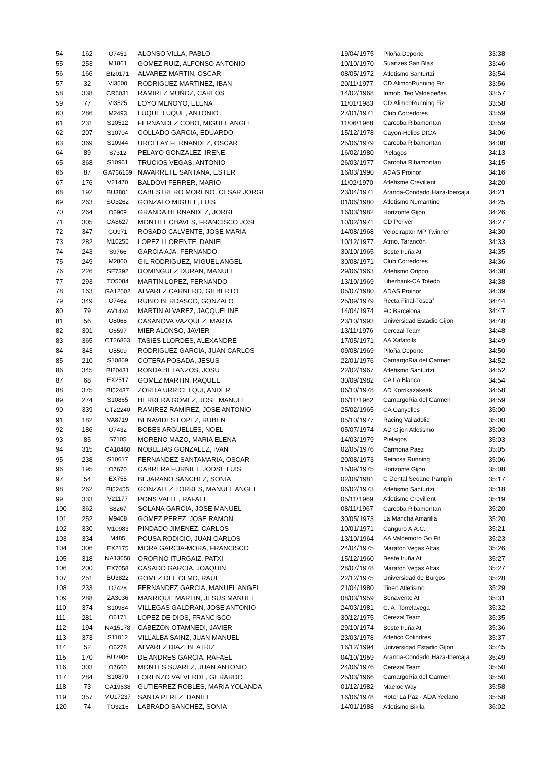| 54 | 162 | O7451 | ALONSO VILLA, PABLO | 19/04/1975 | Piloña Deporte | 33:38 |
| 55 | 253 | M1861 | GOMEZ RUIZ, ALFONSO ANTONIO | 10/10/1970 | Suanzes San Blas | 33:46 |
| 56 | 166 | BI20171 | ALVAREZ MARTIN, OSCAR | 08/05/1972 | Atletismo Santurtzi | 33:54 |
| 57 | 32 | VI3500 | RODRIGUEZ MARTINEZ, IBAN | 20/11/1977 | CD AlimcoRunning Fiz | 33:56 |
| 58 | 338 | CR6031 | RAMIREZ MUÑOZ, CARLOS | 14/02/1968 | Inmob. Teo Valdepeñas | 33:57 |
| 59 | 77 | VI3525 | LOYO MENOYO, ELENA | 11/01/1983 | CD AlimcoRunning Fiz | 33:58 |
| 60 | 286 | M2493 | LUQUE LUQUE, ANTONIO | 27/01/1971 | Club Corredores | 33:59 |
| 61 | 231 | S10512 | FERNANDEZ COBO, MIGUEL ANGEL | 11/06/1968 | Carcoba Ribamontan | 33:59 |
| 62 | 207 | S10704 | COLLADO GARCIA, EDUARDO | 15/12/1978 | Cayon-Helios DICA | 34:06 |
| 63 | 369 | S10944 | URCELAY FERNANDEZ, OSCAR | 25/06/1979 | Carcoba Ribamontan | 34:08 |
| 64 | 89 | S7312 | PELAYO GONZALEZ, IRENE | 16/02/1980 | Pielagos | 34:13 |
| 65 | 368 | S10961 | TRUCIOS VEGAS, ANTONIO | 26/03/1977 | Carcoba Ribamontan | 34:15 |
| 66 | 87 | GA766169 | NAVARRETE SANTANA, ESTER | 16/03/1990 | ADAS Proinor | 34:16 |
| 67 | 176 | V21470 | BALDOVI FERRER, MARIO | 11/02/1970 | Atletisme Crevillent | 34:20 |
| 68 | 192 | BU3801 | CABESTRERO MORENO, CESAR JORGE | 23/04/1971 | Aranda-Condado Haza-Ibercaja | 34:21 |
| 69 | 263 | SO3262 | GONZALO MIGUEL, LUIS | 01/06/1980 | Atletismo Numantino | 34:25 |
| 70 | 264 | O6909 | GRANDA HERNANDEZ, JORGE | 16/03/1982 | Horizonte Gijón | 34:26 |
| 71 | 305 | CA8627 | MONTIEL CHAVES, FRANCISCO JOSE | 10/02/1971 | CD Periver | 34:27 |
| 72 | 347 | GU971 | ROSADO CALVENTE, JOSE MARIA | 14/08/1968 | Velociraptor MP Twinner | 34:30 |
| 73 | 282 | M10255 | LOPEZ LLORENTE, DANIEL | 10/12/1977 | Atmo. Tarancón | 34:33 |
| 74 | 243 | S9766 | GARCIA AJA, FERNANDO | 30/10/1965 | Beste Iruña At | 34:35 |
| 75 | 249 | M2860 | GIL RODRIGUEZ, MIGUEL ANGEL | 30/08/1971 | Club Corredores | 34:36 |
| 76 | 226 | SE7392 | DOMINGUEZ DURAN, MANUEL | 29/06/1963 | Atletismo Orippo | 34:38 |
| 77 | 293 | TO5084 | MARTIN LOPEZ, FERNANDO | 13/10/1969 | Liberbank-CA Toledo | 34:38 |
| 78 | 163 | GA12502 | ALVAREZ CARNERO, GILBERTO | 05/07/1980 | ADAS Proinor | 34:39 |
| 79 | 349 | O7462 | RUBIO BERDASCO, GONZALO | 25/09/1979 | Recta Final-Toscaf | 34:44 |
| 80 | 79 | AV1434 | MARTIN ALVAREZ, JACQUELINE | 14/04/1974 | FC Barcelona | 34:47 |
| 81 | 56 | O8068 | CASANOVA VAZQUEZ, MARTA | 23/10/1993 | Universidad Estadio Gijon | 34:48 |
| 82 | 301 | O6597 | MIER ALONSO, JAVIER | 13/11/1976 | Cerezal Team | 34:48 |
| 83 | 365 | CT26863 | TASIES LLORDES, ALEXANDRE | 17/05/1971 | AA Xafatolls | 34:49 |
| 84 | 343 | O5509 | RODRIGUEZ GARCIA, JUAN CARLOS | 09/08/1969 | Piloña Deporte | 34:50 |
| 85 | 210 | S10869 | COTERA POSADA, JESUS | 22/01/1976 | CamargoRia del Carmen | 34:52 |
| 86 | 345 | BI20431 | RONDA BETANZOS, JOSU | 22/02/1967 | Atletismo Santurtzi | 34:52 |
| 87 | 68 | EX2517 | GOMEZ MARTIN, RAQUEL | 30/09/1982 | CA La Blanca | 34:54 |
| 88 | 375 | BI52437 | ZORITA URRICELQUI, ANDER | 06/10/1978 | AD Korrikazakeak | 34:58 |
| 89 | 274 | S10865 | HERRERA GOMEZ, JOSE MANUEL | 06/11/1962 | CamargoRia del Carmen | 34:59 |
| 90 | 339 | CT22240 | RAMIREZ RAMIREZ, JOSE ANTONIO | 25/02/1965 | CA Canyelles | 35:00 |
| 91 | 182 | VA8719 | BENAVIDES LOPEZ, RUBEN | 05/10/1977 | Racing Valladolid | 35:00 |
| 92 | 186 | O7432 | BOBES ARGUELLES, NOEL | 05/07/1974 | AD Gijon Atletismo | 35:00 |
| 93 | 85 | S7105 | MORENO MAZO, MARIA ELENA | 14/03/1979 | Pielagos | 35:03 |
| 94 | 315 | CA10460 | NOBLEJAS GONZALEZ, IVAN | 02/05/1976 | Carmona Paez | 35:05 |
| 95 | 238 | S10617 | FERNANDEZ SANTAMARIA, OSCAR | 20/08/1973 | Reinosa Running | 35:06 |
| 96 | 195 | O7670 | CABRERA FURNIET, JODSE LUIS | 15/09/1975 | Horizonte Gijón | 35:08 |
| 97 | 54 | EX755 | BEJARANO SANCHEZ, SONIA | 02/08/1981 | C Dental Seoane Pampín | 35:17 |
| 98 | 262 | BI52455 | GONZALEZ TORRES, MANUEL ANGEL | 06/02/1973 | Atletismo Santurtzi | 35:18 |
| 99 | 333 | V21177 | PONS VALLE, RAFAEL | 05/11/1969 | Atletisme Crevillent | 35:19 |
| 100 | 362 | S8267 | SOLANA GARCIA, JOSE MANUEL | 08/11/1967 | Carcoba Ribamontan | 35:20 |
| 101 | 252 | M9408 | GOMEZ PEREZ, JOSE RAMON | 30/05/1973 | La Mancha Amarilla | 35:20 |
| 102 | 330 | M10983 | PINDADO JIMENEZ, CARLOS | 10/01/1971 | Canguro A.A.C. | 35:21 |
| 103 | 334 | M485 | POUSA RODICIO, JUAN CARLOS | 13/10/1964 | AA Valdemoro Go Fit | 35:23 |
| 104 | 306 | EX2175 | MORA GARCIA-MORA, FRANCISCO | 24/04/1975 | Maraton Vegas Altas | 35:26 |
| 105 | 318 | NA13650 | OROFINO ITURGAIZ, PATXI | 15/12/1960 | Beste Iruña At | 35:27 |
| 106 | 200 | EX7058 | CASADO GARCIA, JOAQUIN | 28/07/1978 | Maraton Vegas Altas | 35:27 |
| 107 | 251 | BU3822 | GOMEZ DEL OLMO, RAUL | 22/12/1975 | Universidad de Burgos | 35:28 |
| 108 | 233 | O7428 | FERNANDEZ GARCIA, MANUEL ANGEL | 21/04/1980 | Tineo Atletismo | 35:29 |
| 109 | 288 | ZA3036 | MANRIQUE MARTIN, JESUS MANUEL | 08/03/1959 | Benavente At | 35:31 |
| 110 | 374 | S10984 | VILLEGAS GALDRAN, JOSE ANTONIO | 24/03/1981 | C. A. Torrelavega | 35:32 |
| 111 | 281 | O6171 | LOPEZ DE DIOS, FRANCISCO | 30/12/1975 | Cerezal Team | 35:35 |
| 112 | 194 | NA15178 | CABEZON OTAMNEDI, JAVIER | 29/10/1974 | Beste Iruña At | 35:36 |
| 113 | 373 | S11012 | VILLALBA SAINZ, JUAN MANUEL | 23/03/1978 | Atletico Colindres | 35:37 |
| 114 | 52 | O6278 | ALVAREZ DIAZ, BEATRIZ | 16/12/1994 | Universidad Estadio Gijon | 35:45 |
| 115 | 170 | BU2906 | DE ANDRES GARCIA, RAFAEL | 04/10/1959 | Aranda-Condado Haza-Ibercaja | 35:49 |
| 116 | 303 | O7660 | MONTES SUAREZ, JUAN ANTONIO | 24/06/1976 | Cerezal Team | 35:50 |
| 117 | 284 | S10870 | LORENZO VALVERDE, GERARDO | 25/03/1966 | CamargoRia del Carmen | 35:50 |
| 118 | 73 | GA19638 | GUTIERREZ ROBLES, MARIA YOLANDA | 01/12/1982 | Maeloc Way | 35:58 |
| 119 | 357 | MU17237 | SANTA PEREZ, DANIEL | 16/06/1978 | Hotel La Paz - ADA Yeclano | 35:58 |
| 120 | 74 | TO3216 | LABRADO SANCHEZ, SONIA | 14/01/1988 | Atletismo Bikila | 36:02 |